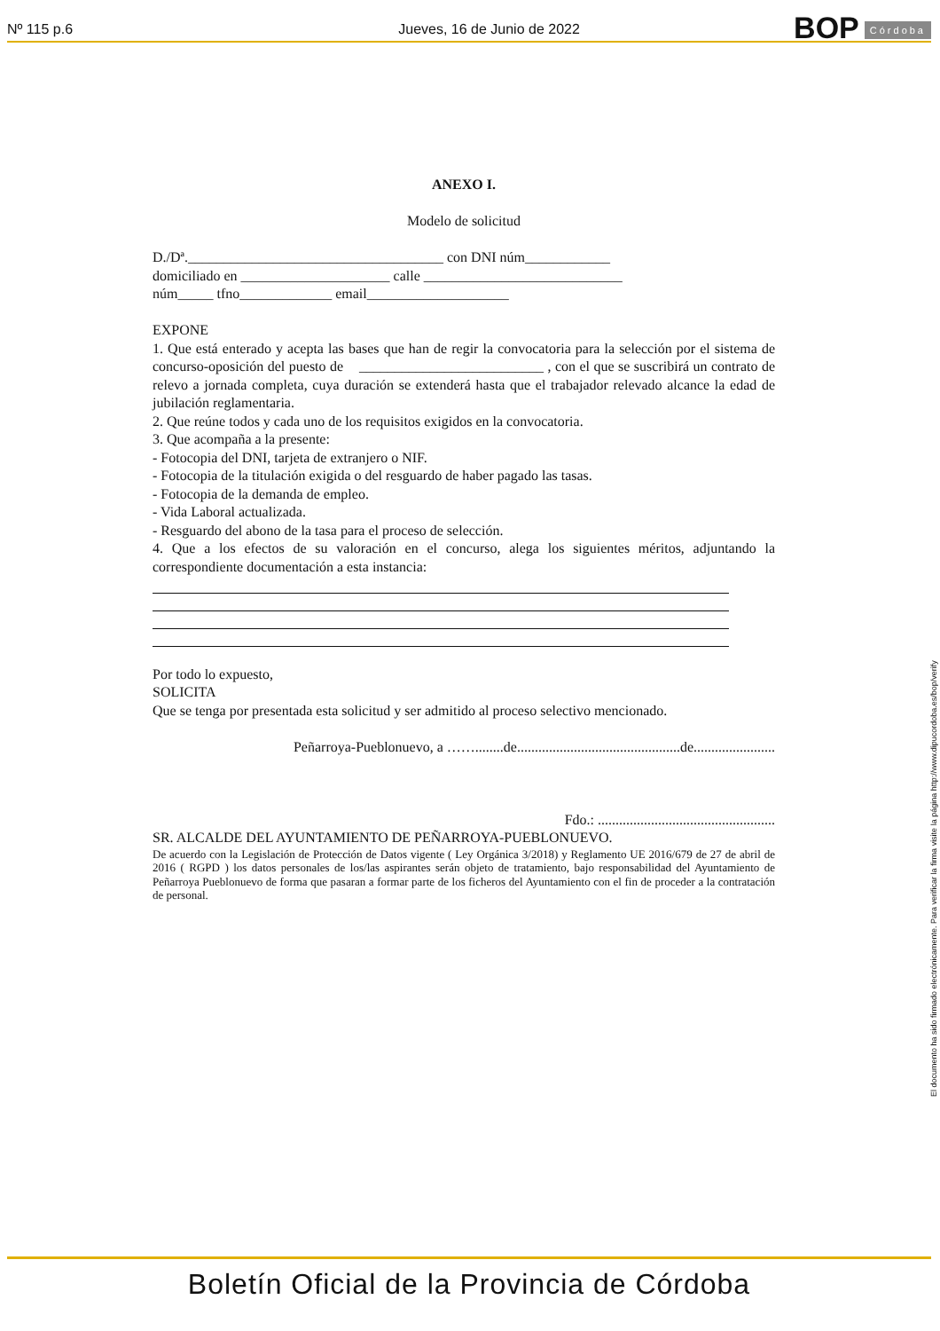Nº 115 p.6 Jueves, 16 de Junio de 2022 BOP Córdoba
ANEXO I.
Modelo de solicitud
D./Dª.____________________________________ con DNI núm____________
domiciliado en _____________________ calle ____________________________
núm_____ tfno_____________ email____________________
EXPONE
1. Que está enterado y acepta las bases que han de regir la convocatoria para la selección por el sistema de concurso-oposición del puesto de __________________________ , con el que se suscribirá un contrato de relevo a jornada completa, cuya duración se extenderá hasta que el trabajador relevado alcance la edad de jubilación reglamentaria.
2. Que reúne todos y cada uno de los requisitos exigidos en la convocatoria.
3. Que acompaña a la presente:
- Fotocopia del DNI, tarjeta de extranjero o NIF.
- Fotocopia de la titulación exigida o del resguardo de haber pagado las tasas.
- Fotocopia de la demanda de empleo.
- Vida Laboral actualizada.
- Resguardo del abono de la tasa para el proceso de selección.
4. Que a los efectos de su valoración en el concurso, alega los siguientes méritos, adjuntando la correspondiente documentación a esta instancia:
Por todo lo expuesto,
SOLICITA
Que se tenga por presentada esta solicitud y ser admitido al proceso selectivo mencionado.
Peñarroya-Pueblonuevo, a ……........de..............................................de.......................
Fdo.: ..................................................
SR. ALCALDE DEL AYUNTAMIENTO DE PEÑARROYA-PUEBLONUEVO.
De acuerdo con la Legislación de Protección de Datos vigente ( Ley Orgánica 3/2018) y Reglamento UE 2016/679 de 27 de abril de 2016 ( RGPD ) los datos personales de los/las aspirantes serán objeto de tratamiento, bajo responsabilidad del Ayuntamiento de Peñarroya Pueblonuevo de forma que pasaran a formar parte de los ficheros del Ayuntamiento con el fin de proceder a la contratación de personal.
El documento ha sido firmado electrónicamente. Para verificar la firma visite la página http://www.dipucordoba.es/bop/verify
Boletín Oficial de la Provincia de Córdoba